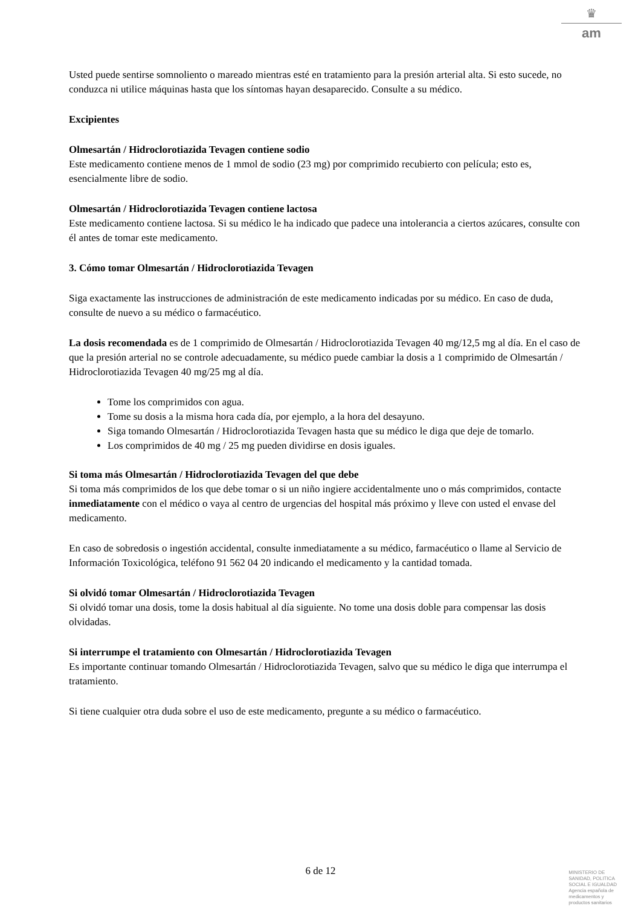♛
am
Usted puede sentirse somnoliento o mareado mientras esté en tratamiento para la presión arterial alta. Si esto sucede, no conduzca ni utilice máquinas hasta que los síntomas hayan desaparecido. Consulte a su médico.
Excipientes
Olmesartán / Hidroclorotiazida Tevagen contiene sodio
Este medicamento contiene menos de 1 mmol de sodio (23 mg) por comprimido recubierto con película; esto es, esencialmente libre de sodio.
Olmesartán / Hidroclorotiazida Tevagen contiene lactosa
Este medicamento contiene lactosa. Si su médico le ha indicado que padece una intolerancia a ciertos azúcares, consulte con él antes de tomar este medicamento.
3. Cómo tomar Olmesartán / Hidroclorotiazida Tevagen
Siga exactamente las instrucciones de administración de este medicamento indicadas por su médico. En caso de duda, consulte de nuevo a su médico o farmacéutico.
La dosis recomendada es de 1 comprimido de Olmesartán / Hidroclorotiazida Tevagen 40 mg/12,5 mg al día. En el caso de que la presión arterial no se controle adecuadamente, su médico puede cambiar la dosis a 1 comprimido de Olmesartán / Hidroclorotiazida Tevagen 40 mg/25 mg al día.
Tome los comprimidos con agua.
Tome su dosis a la misma hora cada día, por ejemplo, a la hora del desayuno.
Siga tomando Olmesartán / Hidroclorotiazida Tevagen hasta que su médico le diga que deje de tomarlo.
Los comprimidos de 40 mg / 25 mg pueden dividirse en dosis iguales.
Si toma más Olmesartán / Hidroclorotiazida Tevagen del que debe
Si toma más comprimidos de los que debe tomar o si un niño ingiere accidentalmente uno o más comprimidos, contacte inmediatamente con el médico o vaya al centro de urgencias del hospital más próximo y lleve con usted el envase del medicamento.
En caso de sobredosis o ingestión accidental, consulte inmediatamente a su médico, farmacéutico o llame al Servicio de Información Toxicológica, teléfono 91 562 04 20 indicando el medicamento y la cantidad tomada.
Si olvidó tomar Olmesartán / Hidroclorotiazida Tevagen
Si olvidó tomar una dosis, tome la dosis habitual al día siguiente. No tome una dosis doble para compensar las dosis olvidadas.
Si interrumpe el tratamiento con Olmesartán / Hidroclorotiazida Tevagen
Es importante continuar tomando Olmesartán / Hidroclorotiazida Tevagen, salvo que su médico le diga que interrumpa el tratamiento.
Si tiene cualquier otra duda sobre el uso de este medicamento, pregunte a su médico o farmacéutico.
6 de 12
MINISTERIO DE
SANIDAD, POLITICA
SOCIAL E IGUALDAD
Agencia española de
medicamentos y
productos sanitarios